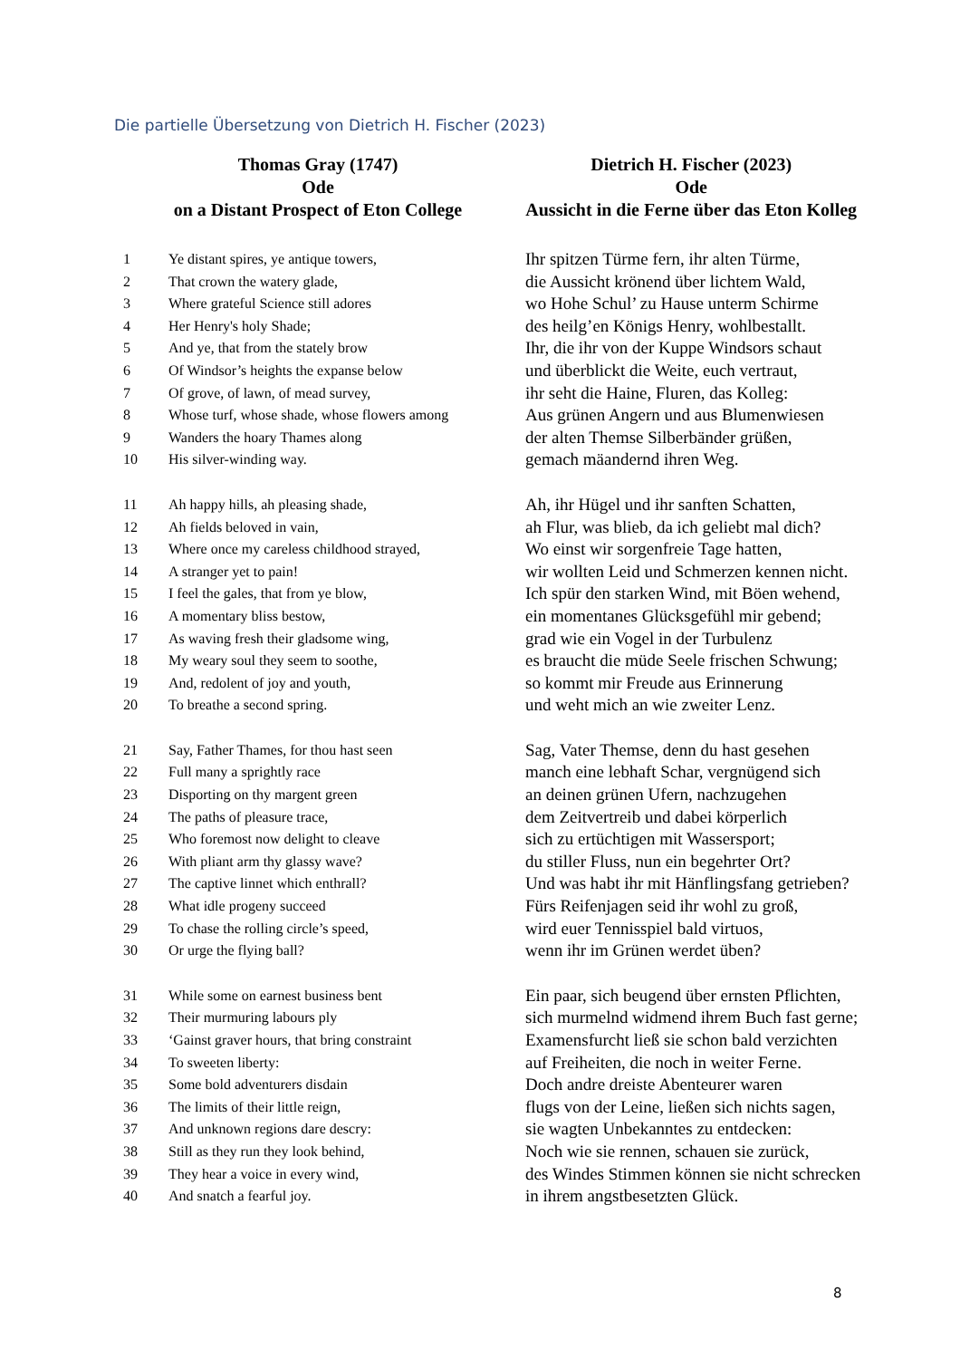Die partielle Übersetzung von Dietrich H. Fischer (2023)
| Thomas Gray (1747) Ode on a Distant Prospect of Eton College | | Dietrich H. Fischer (2023) Ode Aussicht in die Ferne über das Eton Kolleg |
| --- | --- | --- |
| 1 | Ye distant spires, ye antique towers, | Ihr spitzen Türme fern, ihr alten Türme, |
| 2 | That crown the watery glade, | die Aussicht krönend über lichtem Wald, |
| 3 | Where grateful Science still adores | wo Hohe Schul’ zu Hause unterm Schirme |
| 4 | Her Henry's holy Shade; | des heilg’en Königs Henry, wohlbestallt. |
| 5 | And ye, that from the stately brow | Ihr, die ihr von der Kuppe Windsors schaut |
| 6 | Of Windsor’s heights the expanse below | und überblickt die Weite, euch vertraut, |
| 7 | Of grove, of lawn, of mead survey, | ihr seht die Haine, Fluren, das Kolleg: |
| 8 | Whose turf, whose shade, whose flowers among | Aus grünen Angern und aus Blumenwiesen |
| 9 | Wanders the hoary Thames along | der alten Themse Silberbänder grüßen, |
| 10 | His silver-winding way. | gemach mäandernd ihren Weg. |
| 11 | Ah happy hills, ah pleasing shade, | Ah, ihr Hügel und ihr sanften Schatten, |
| 12 | Ah fields beloved in vain, | ah Flur, was blieb, da ich geliebt mal dich? |
| 13 | Where once my careless childhood strayed, | Wo einst wir sorgenfreie Tage hatten, |
| 14 | A stranger yet to pain! | wir wollten Leid und Schmerzen kennen nicht. |
| 15 | I feel the gales, that from ye blow, | Ich spür den starken Wind, mit Böen wehend, |
| 16 | A momentary bliss bestow, | ein momentanes Glücksgefühl mir gebend; |
| 17 | As waving fresh their gladsome wing, | grad wie ein Vogel in der Turbulenz |
| 18 | My weary soul they seem to soothe, | es braucht die müde Seele frischen Schwung; |
| 19 | And, redolent of joy and youth, | so kommt mir Freude aus Erinnerung |
| 20 | To breathe a second spring. | und weht mich an wie zweiter Lenz. |
| 21 | Say, Father Thames, for thou hast seen | Sag, Vater Themse, denn du hast gesehen |
| 22 | Full many a sprightly race | manch eine lebhaft Schar, vergnügend sich |
| 23 | Disporting on thy margent green | an deinen grünen Ufern, nachzugehen |
| 24 | The paths of pleasure trace, | dem Zeitvertreib und dabei körperlich |
| 25 | Who foremost now delight to cleave | sich zu ertüchtigen mit Wassersport; |
| 26 | With pliant arm thy glassy wave? | du stiller Fluss, nun ein begehrter Ort? |
| 27 | The captive linnet which enthrall? | Und was habt ihr mit Hänflingsfang getrieben? |
| 28 | What idle progeny succeed | Fürs Reifenjagen seid ihr wohl zu groß, |
| 29 | To chase the rolling circle’s speed, | wird euer Tennisspiel bald virtuos, |
| 30 | Or urge the flying ball? | wenn ihr im Grünen werdet üben? |
| 31 | While some on earnest business bent | Ein paar, sich beugend über ernsten Pflichten, |
| 32 | Their murmuring labours ply | sich murmelnd widmend ihrem Buch fast gerne; |
| 33 | ‘Gainst graver hours, that bring constraint | Examensfurcht ließ sie schon bald verzichten |
| 34 | To sweeten liberty: | auf Freiheiten, die noch in weiter Ferne. |
| 35 | Some bold adventurers disdain | Doch andre dreiste Abenteurer waren |
| 36 | The limits of their little reign, | flugs von der Leine, ließen sich nichts sagen, |
| 37 | And unknown regions dare descry: | sie wagten Unbekanntes zu entdecken: |
| 38 | Still as they run they look behind, | Noch wie sie rennen, schauen sie zurück, |
| 39 | They hear a voice in every wind, | des Windes Stimmen können sie nicht schrecken |
| 40 | And snatch a fearful joy. | in ihrem angstbesetzten Glück. |
8